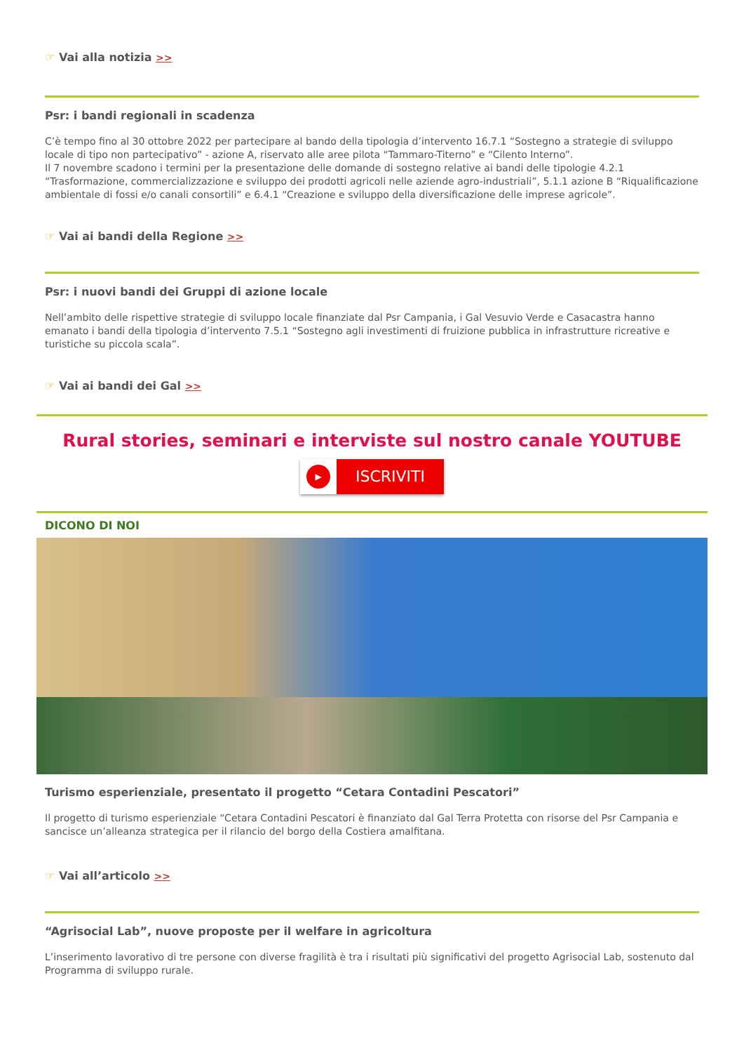☞ Vai alla notizia >>
Psr: i bandi regionali in scadenza
C’è tempo fino al 30 ottobre 2022 per partecipare al bando della tipologia d’intervento 16.7.1 “Sostegno a strategie di sviluppo locale di tipo non partecipativo” - azione A, riservato alle aree pilota “Tammaro-Titerno” e “Cilento Interno”.
Il 7 novembre scadono i termini per la presentazione delle domande di sostegno relative ai bandi delle tipologie 4.2.1 “Trasformazione, commercializzazione e sviluppo dei prodotti agricoli nelle aziende agro-industriali”, 5.1.1 azione B “Riqualificazione ambientale di fossi e/o canali consortili” e 6.4.1 “Creazione e sviluppo della diversificazione delle imprese agricole”.
☞ Vai ai bandi della Regione >>
Psr: i nuovi bandi dei Gruppi di azione locale
Nell’ambito delle rispettive strategie di sviluppo locale finanziate dal Psr Campania, i Gal Vesuvio Verde e Casacastra hanno emanato i bandi della tipologia d’intervento 7.5.1 “Sostegno agli investimenti di fruizione pubblica in infrastrutture ricreative e turistiche su piccola scala”.
☞ Vai ai bandi dei Gal >>
Rural stories, seminari e interviste sul nostro canale YOUTUBE
▶
ISCRIVITI
DICONO DI NOI
Turismo esperienziale, presentato il progetto “Cetara Contadini Pescatori”
Il progetto di turismo esperienziale “Cetara Contadini Pescatori è finanziato dal Gal Terra Protetta con risorse del Psr Campania e sancisce un’alleanza strategica per il rilancio del borgo della Costiera amalfitana.
☞ Vai all’articolo >>
“Agrisocial Lab”, nuove proposte per il welfare in agricoltura
L’inserimento lavorativo di tre persone con diverse fragilità è tra i risultati più significativi del progetto Agrisocial Lab, sostenuto dal Programma di sviluppo rurale.